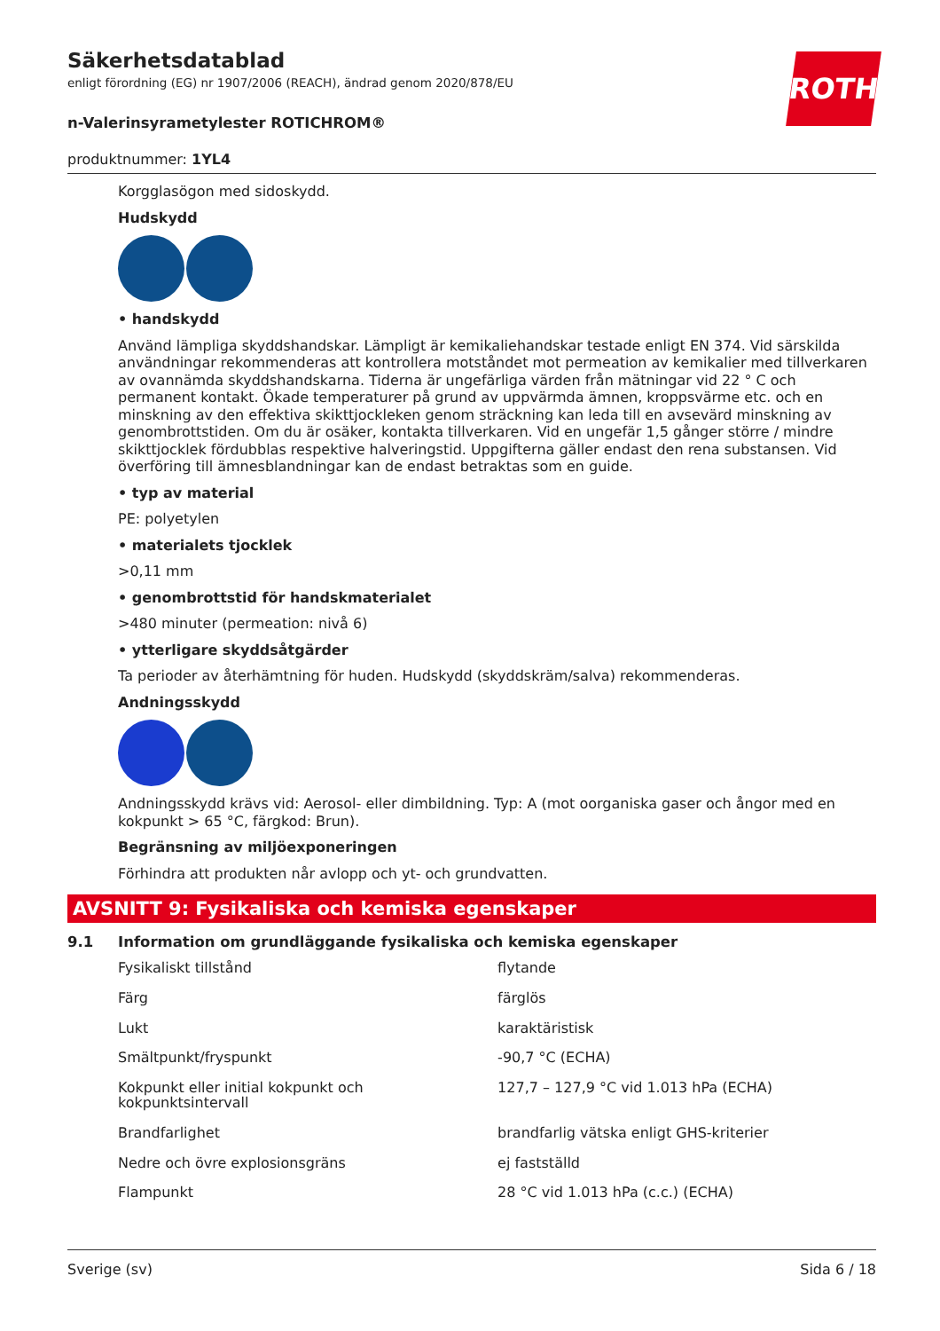Säkerhetsdatablad
enligt förordning (EG) nr 1907/2006 (REACH), ändrad genom 2020/878/EU
ROTH
n-Valerinsyrametylester ROTICHROM®
produktnummer: 1YL4
Korgglasögon med sidoskydd.
Hudskydd
• handskydd
Använd lämpliga skyddshandskar. Lämpligt är kemikaliehandskar testade enligt EN 374. Vid särskilda användningar rekommenderas att kontrollera motståndet mot permeation av kemikalier med tillverkaren av ovannämda skyddshandskarna. Tiderna är ungefärliga värden från mätningar vid 22 ° C och permanent kontakt. Ökade temperaturer på grund av uppvärmda ämnen, kroppsvärme etc. och en minskning av den effektiva skikttjockleken genom sträckning kan leda till en avsevärd minskning av genombrottstiden. Om du är osäker, kontakta tillverkaren. Vid en ungefär 1,5 gånger större / mindre skikttjocklek fördubblas respektive halveringstid. Uppgifterna gäller endast den rena substansen. Vid överföring till ämnesblandningar kan de endast betraktas som en guide.
• typ av material
PE: polyetylen
• materialets tjocklek
>0,11 mm
• genombrottstid för handskmaterialet
>480 minuter (permeation: nivå 6)
• ytterligare skyddsåtgärder
Ta perioder av återhämtning för huden. Hudskydd (skyddskräm/salva) rekommenderas.
Andningsskydd
Andningsskydd krävs vid: Aerosol- eller dimbildning. Typ: A (mot oorganiska gaser och ångor med en kokpunkt > 65 °C, färgkod: Brun).
Begränsning av miljöexponeringen
Förhindra att produkten når avlopp och yt- och grundvatten.
AVSNITT 9: Fysikaliska och kemiska egenskaper
9.1 Information om grundläggande fysikaliska och kemiska egenskaper
| Fysikaliskt tillstånd | flytande |
| Färg | färglös |
| Lukt | karaktäristisk |
| Smältpunkt/fryspunkt | -90,7 °C (ECHA) |
| Kokpunkt eller initial kokpunkt och kokpunktsintervall | 127,7 – 127,9 °C vid 1.013 hPa (ECHA) |
| Brandfarlighet | brandfarlig vätska enligt GHS-kriterier |
| Nedre och övre explosionsgräns | ej fastställd |
| Flampunkt | 28 °C vid 1.013 hPa (c.c.) (ECHA) |
Sverige (sv) Sida 6 / 18